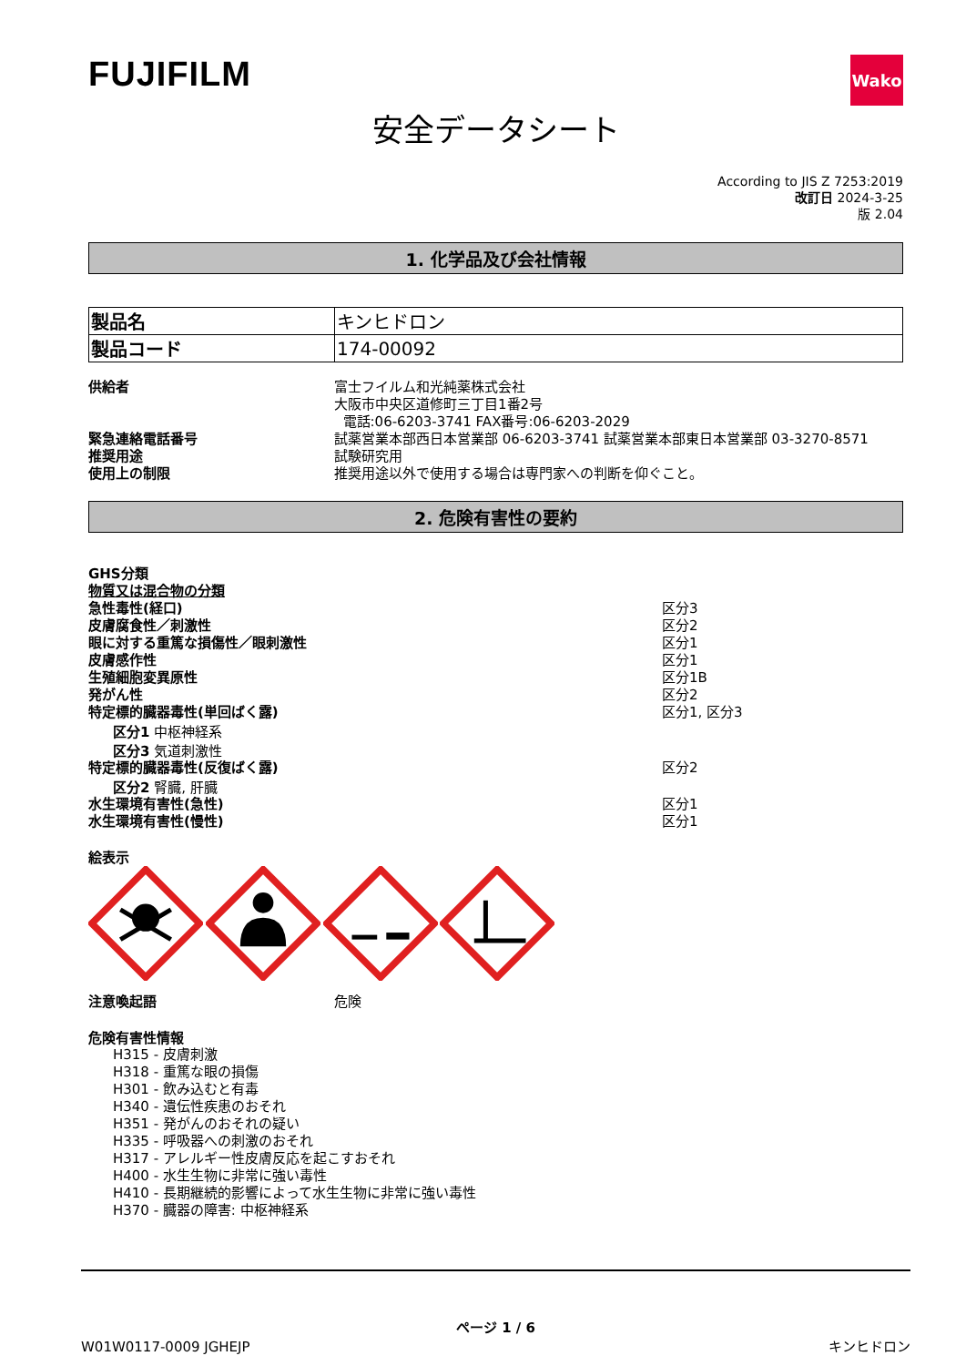FUJIFILM
Wako
安全データシート
According to JIS Z 7253:2019
改訂日 2024-3-25
版 2.04
1. 化学品及び会社情報
| 製品名 | キンヒドロン |
| 製品コード | 174-00092 |
供給者 富士フイルム和光純薬株式会社
大阪市中央区道修町三丁目1番2号
電話:06-6203-3741 FAX番号:06-6203-2029
緊急連絡電話番号 試薬営業本部西日本営業部 06-6203-3741 試薬営業本部東日本営業部 03-3270-8571
推奨用途 試験研究用
使用上の制限 推奨用途以外で使用する場合は専門家への判断を仰ぐこと。
2. 危険有害性の要約
GHS分類
物質又は混合物の分類
急性毒性(経口) 区分3
皮膚腐食性／刺激性 区分2
眼に対する重篤な損傷性／眼刺激性 区分1
皮膚感作性 区分1
生殖細胞変異原性 区分1B
発がん性 区分2
特定標的臓器毒性(単回ばく露) 区分1, 区分3
区分1 中枢神経系
区分3 気道刺激性
特定標的臓器毒性(反復ばく露) 区分2
区分2 腎臓, 肝臓
水生環境有害性(急性) 区分1
水生環境有害性(慢性) 区分1
絵表示
注意喚起語 危険
危険有害性情報
H315 - 皮膚刺激
H318 - 重篤な眼の損傷
H301 - 飲み込むと有毒
H340 - 遺伝性疾患のおそれ
H351 - 発がんのおそれの疑い
H335 - 呼吸器への刺激のおそれ
H317 - アレルギー性皮膚反応を起こすおそれ
H400 - 水生生物に非常に強い毒性
H410 - 長期継続的影響によって水生生物に非常に強い毒性
H370 - 臓器の障害: 中枢神経系
ページ 1 / 6
W01W0117-0009 JGHEJP
キンヒドロン